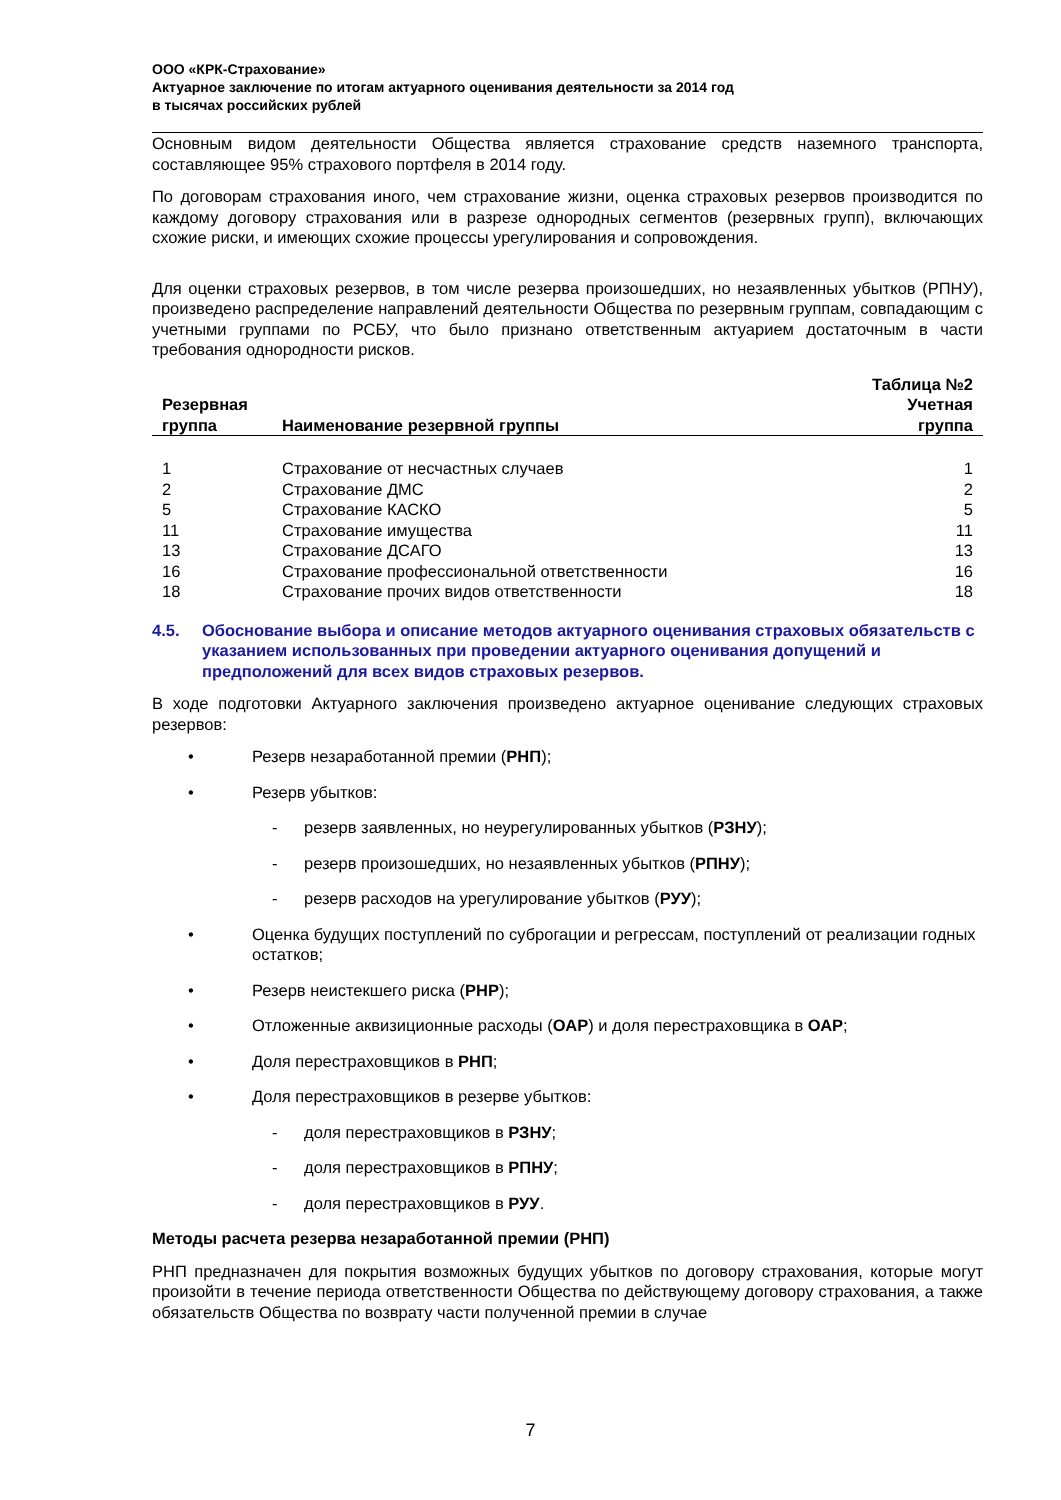ООО «КРК-Страхование»
Актуарное заключение по итогам актуарного оценивания деятельности за 2014 год
в тысячах российских рублей
Основным видом деятельности Общества является страхование средств наземного транспорта, составляющее 95% страхового портфеля в 2014 году.
По договорам страхования иного, чем страхование жизни, оценка страховых резервов производится по каждому договору страхования или в разрезе однородных сегментов (резервных групп), включающих схожие риски, и имеющих схожие процессы урегулирования и сопровождения.
Для оценки страховых резервов, в том числе резерва произошедших, но незаявленных убытков (РПНУ), произведено распределение направлений деятельности Общества по резервным группам, совпадающим с учетными группами по РСБУ, что было признано ответственным актуарием достаточным в части требования однородности рисков.
| Резервная группа | Наименование резервной группы | Таблица №2 Учетная группа |
| --- | --- | --- |
| 1 | Страхование от несчастных случаев | 1 |
| 2 | Страхование ДМС | 2 |
| 5 | Страхование КАСКО | 5 |
| 11 | Страхование имущества | 11 |
| 13 | Страхование ДСАГО | 13 |
| 16 | Страхование профессиональной ответственности | 16 |
| 18 | Страхование прочих видов ответственности | 18 |
4.5. Обоснование выбора и описание методов актуарного оценивания страховых обязательств с указанием использованных при проведении актуарного оценивания допущений и предположений для всех видов страховых резервов.
В ходе подготовки Актуарного заключения произведено актуарное оценивание следующих страховых резервов:
• Резерв незаработанной премии (РНП);
• Резерв убытков:
- резерв заявленных, но неурегулированных убытков (РЗНУ);
- резерв произошедших, но незаявленных убытков (РПНУ);
- резерв расходов на урегулирование убытков (РУУ);
• Оценка будущих поступлений по суброгации и регрессам, поступлений от реализации годных остатков;
• Резерв неистекшего риска (РНР);
• Отложенные аквизиционные расходы (ОАР) и доля перестраховщика в ОАР;
• Доля перестраховщиков в РНП;
• Доля перестраховщиков в резерве убытков:
- доля перестраховщиков в РЗНУ;
- доля перестраховщиков в РПНУ;
- доля перестраховщиков в РУУ.
Методы расчета резерва незаработанной премии (РНП)
РНП предназначен для покрытия возможных будущих убытков по договору страхования, которые могут произойти в течение периода ответственности Общества по действующему договору страхования, а также обязательств Общества по возврату части полученной премии в случае
7